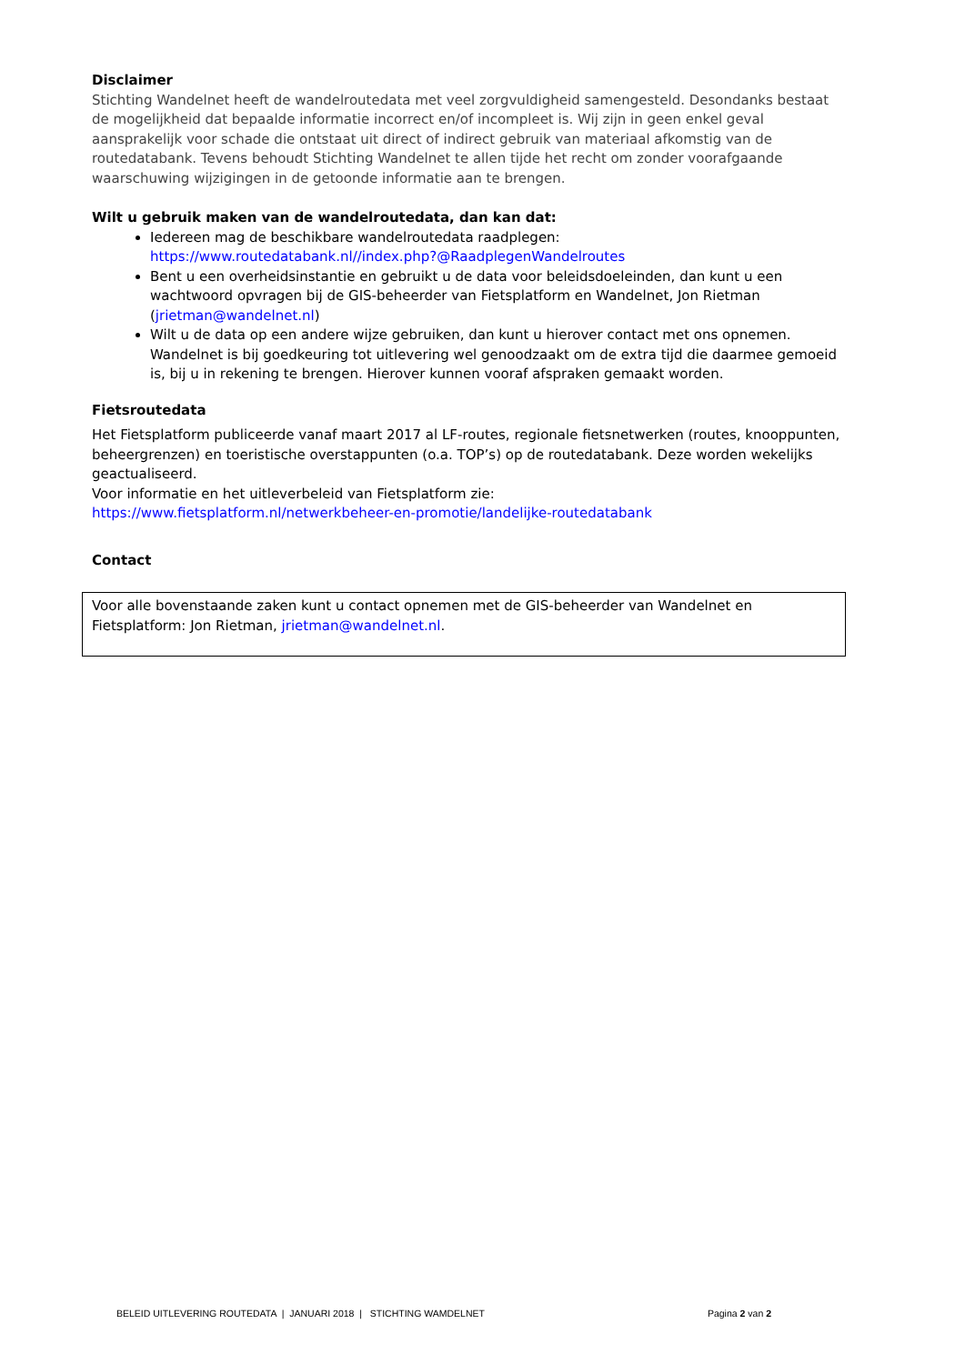Disclaimer
Stichting Wandelnet heeft de wandelroutedata met veel zorgvuldigheid samengesteld. Desondanks bestaat de mogelijkheid dat bepaalde informatie incorrect en/of incompleet is. Wij zijn in geen enkel geval aansprakelijk voor schade die ontstaat uit direct of indirect gebruik van materiaal afkomstig van de routedatabank. Tevens behoudt Stichting Wandelnet te allen tijde het recht om zonder voorafgaande waarschuwing wijzigingen in de getoonde informatie aan te brengen.
Wilt u gebruik maken van de wandelroutedata, dan kan dat:
Iedereen mag de beschikbare wandelroutedata raadplegen: https://www.routedatabank.nl//index.php?@RaadplegenWandelroutes
Bent u een overheidsinstantie en gebruikt u de data voor beleidsdoeleinden, dan kunt u een wachtwoord opvragen bij de GIS-beheerder van Fietsplatform en Wandelnet, Jon Rietman (jrietman@wandelnet.nl)
Wilt u de data op een andere wijze gebruiken, dan kunt u hierover contact met ons opnemen. Wandelnet is bij goedkeuring tot uitlevering wel genoodzaakt om de extra tijd die daarmee gemoeid is, bij u in rekening te brengen. Hierover kunnen vooraf afspraken gemaakt worden.
Fietsroutedata
Het Fietsplatform publiceerde vanaf maart 2017 al LF-routes, regionale fietsnetwerken (routes, knooppunten, beheergrenzen) en toeristische overstappunten (o.a. TOP’s) op de routedatabank. Deze worden wekelijks geactualiseerd.
Voor informatie en het uitleverbeleid van Fietsplatform zie:
https://www.fietsplatform.nl/netwerkbeheer-en-promotie/landelijke-routedatabank
Contact
Voor alle bovenstaande zaken kunt u contact opnemen met de GIS-beheerder van Wandelnet en Fietsplatform: Jon Rietman, jrietman@wandelnet.nl.
BELEID UITLEVERING ROUTEDATA | JANUARI 2018 | STICHTING WAMDELNET Pagina 2 van 2